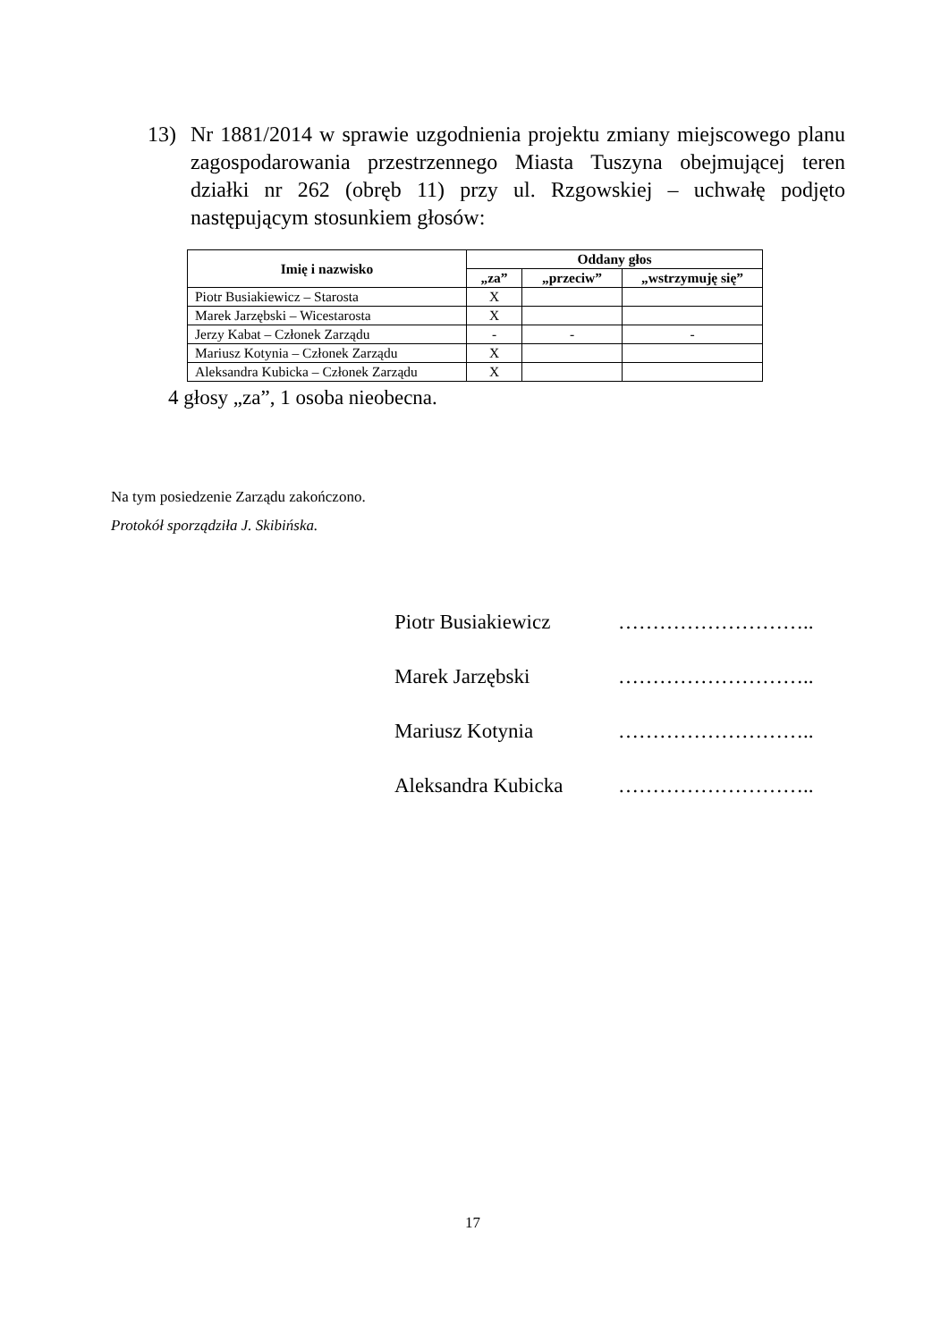13) Nr 1881/2014 w sprawie uzgodnienia projektu zmiany miejscowego planu zagospodarowania przestrzennego Miasta Tuszyna obejmującej teren działki nr 262 (obręb 11) przy ul. Rzgowskiej – uchwałę podjęto następującym stosunkiem głosów:
| Imię i nazwisko | Oddany głos | | |
| --- | --- | --- | --- |
| | „za” | „przeciw” | „wstrzymuję się” |
| Piotr Busiakiewicz – Starosta | X | | |
| Marek Jarzębski – Wicestarosta | X | | |
| Jerzy Kabat – Członek Zarządu | - | - | - |
| Mariusz Kotynia – Członek Zarządu | X | | |
| Aleksandra Kubicka – Członek Zarządu | X | | |
4 głosy „za”, 1 osoba nieobecna.
Na tym posiedzenie Zarządu zakończono.
Protokół sporządziła J. Skibińska.
Piotr Busiakiewicz ………………………..
Marek Jarzębski ………………………..
Mariusz Kotynia ………………………..
Aleksandra Kubicka ………………………..
17